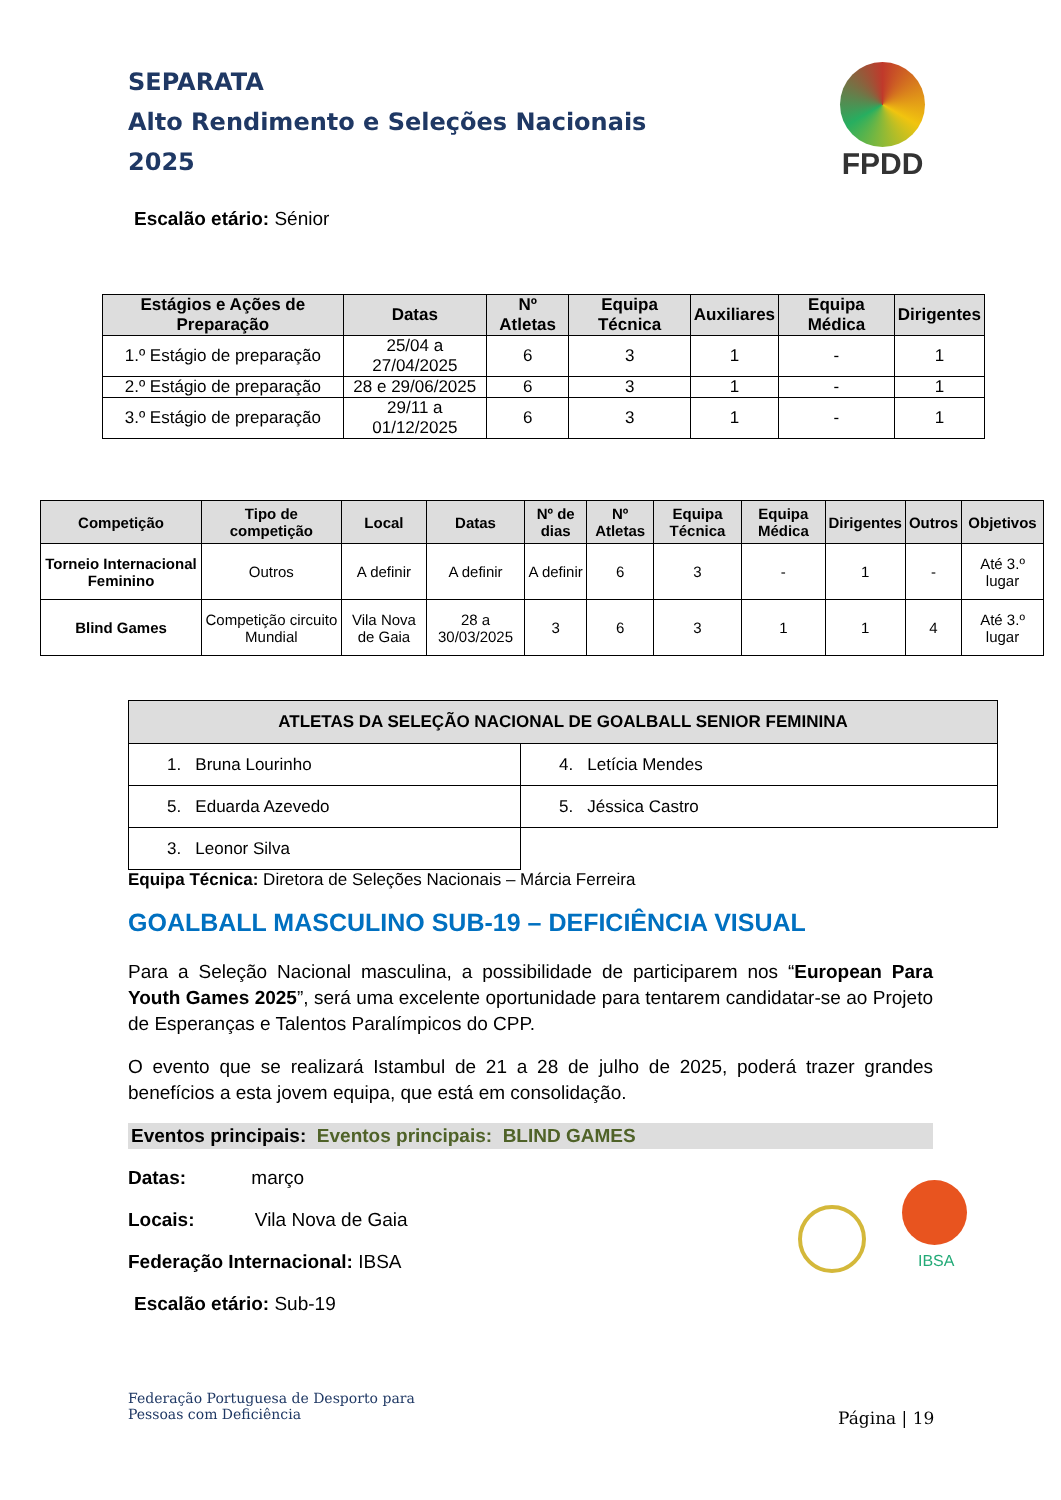SEPARATA
Alto Rendimento e Seleções Nacionais
2025
FPDD
Escalão etário: Sénior
| Estágios e Ações de Preparação | Datas | Nº Atletas | Equipa Técnica | Auxiliares | Equipa Médica | Dirigentes |
| --- | --- | --- | --- | --- | --- | --- |
| 1.º Estágio de preparação | 25/04 a 27/04/2025 | 6 | 3 | 1 | - | 1 |
| 2.º Estágio de preparação | 28 e 29/06/2025 | 6 | 3 | 1 | - | 1 |
| 3.º Estágio de preparação | 29/11 a 01/12/2025 | 6 | 3 | 1 | - | 1 |
| Competição | Tipo de competição | Local | Datas | Nº de dias | Nº Atletas | Equipa Técnica | Equipa Médica | Dirigentes | Outros | Objetivos |
| --- | --- | --- | --- | --- | --- | --- | --- | --- | --- | --- |
| Torneio Internacional Feminino | Outros | A definir | A definir | A definir | 6 | 3 | - | 1 | - | Até 3.º lugar |
| Blind Games | Competição circuito Mundial | Vila Nova de Gaia | 28 a 30/03/2025 | 3 | 6 | 3 | 1 | 1 | 4 | Até 3.º lugar |
| ATLETAS DA SELEÇÃO NACIONAL DE GOALBALL SENIOR FEMININA | |
| --- | --- |
| 1. Bruna Lourinho | 4. Letícia Mendes |
| 5. Eduarda Azevedo | 5. Jéssica Castro |
| 3. Leonor Silva | |
Equipa Técnica: Diretora de Seleções Nacionais – Márcia Ferreira
GOALBALL MASCULINO SUB-19 – DEFICIÊNCIA VISUAL
Para a Seleção Nacional masculina, a possibilidade de participarem nos “European Para Youth Games 2025”, será uma excelente oportunidade para tentarem candidatar-se ao Projeto de Esperanças e Talentos Paralímpicos do CPP.
O evento que se realizará Istambul de 21 a 28 de julho de 2025, poderá trazer grandes benefícios a esta jovem equipa, que está em consolidação.
Eventos principais: Eventos principais: BLIND GAMES
Datas: março
Locais: Vila Nova de Gaia
Federação Internacional: IBSA
Escalão etário: Sub-19
IBSA
Federação Portuguesa de Desporto para
Pessoas com Deficiência
Página | 19